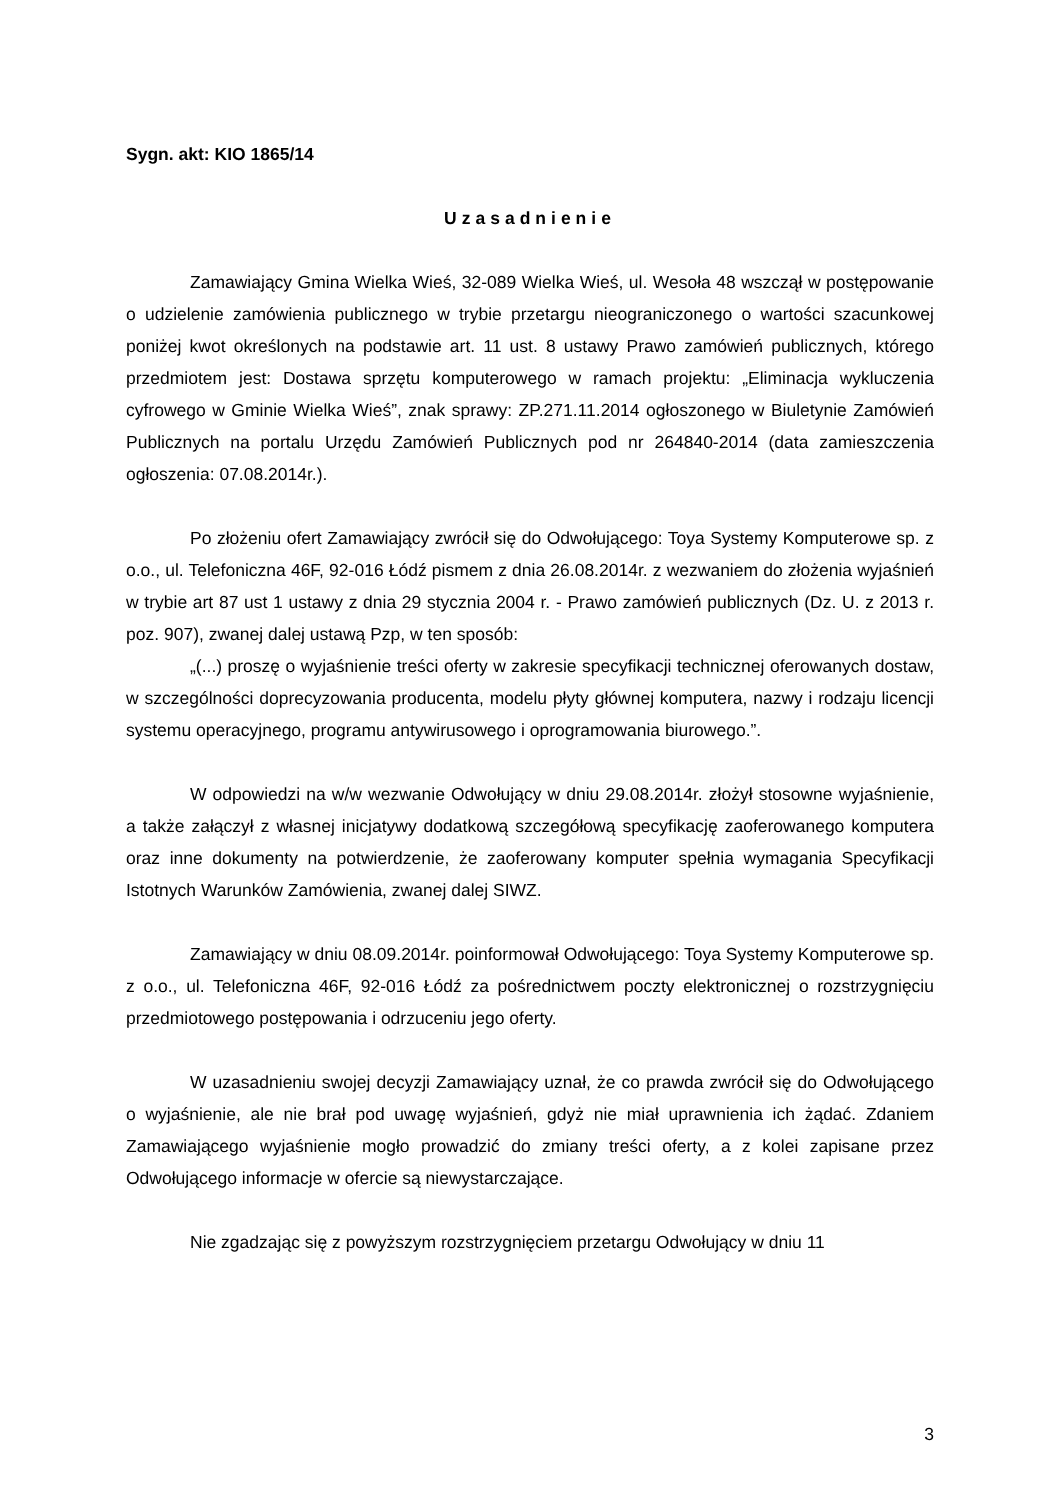Sygn. akt: KIO 1865/14
Uzasadnienie
Zamawiający Gmina Wielka Wieś, 32-089 Wielka Wieś, ul. Wesoła 48 wszczął w postępowanie o udzielenie zamówienia publicznego w trybie przetargu nieograniczonego o wartości szacunkowej poniżej kwot określonych na podstawie art. 11 ust. 8 ustawy Prawo zamówień publicznych, którego przedmiotem jest: Dostawa sprzętu komputerowego w ramach projektu: „Eliminacja wykluczenia cyfrowego w Gminie Wielka Wieś”, znak sprawy: ZP.271.11.2014 ogłoszonego w Biuletynie Zamówień Publicznych na portalu Urzędu Zamówień Publicznych pod nr 264840-2014 (data zamieszczenia ogłoszenia: 07.08.2014r.).
Po złożeniu ofert Zamawiający zwrócił się do Odwołującego: Toya Systemy Komputerowe sp. z o.o., ul. Telefoniczna 46F, 92-016 Łódź pismem z dnia 26.08.2014r. z wezwaniem do złożenia wyjaśnień w trybie art 87 ust 1 ustawy z dnia 29 stycznia 2004 r. - Prawo zamówień publicznych (Dz. U. z 2013 r. poz. 907), zwanej dalej ustawą Pzp, w ten sposób:
„(...) proszę o wyjaśnienie treści oferty w zakresie specyfikacji technicznej oferowanych dostaw, w szczególności doprecyzowania producenta, modelu płyty głównej komputera, nazwy i rodzaju licencji systemu operacyjnego, programu antywirusowego i oprogramowania biurowego.”.
W odpowiedzi na w/w wezwanie Odwołujący w dniu 29.08.2014r. złożył stosowne wyjaśnienie, a także załączył z własnej inicjatywy dodatkową szczegółową specyfikację zaoferowanego komputera oraz inne dokumenty na potwierdzenie, że zaoferowany komputer spełnia wymagania Specyfikacji Istotnych Warunków Zamówienia, zwanej dalej SIWZ.
Zamawiający w dniu 08.09.2014r. poinformował Odwołującego: Toya Systemy Komputerowe sp. z o.o., ul. Telefoniczna 46F, 92-016 Łódź za pośrednictwem poczty elektronicznej o rozstrzygnięciu przedmiotowego postępowania i odrzuceniu jego oferty.
W uzasadnieniu swojej decyzji Zamawiający uznał, że co prawda zwrócił się do Odwołującego o wyjaśnienie, ale nie brał pod uwagę wyjaśnień, gdyż nie miał uprawnienia ich żądać. Zdaniem Zamawiającego wyjaśnienie mogło prowadzić do zmiany treści oferty, a z kolei zapisane przez Odwołującego informacje w ofercie są niewystarczające.
Nie zgadzając się z powyższym rozstrzygnięciem przetargu Odwołujący w dniu 11
3